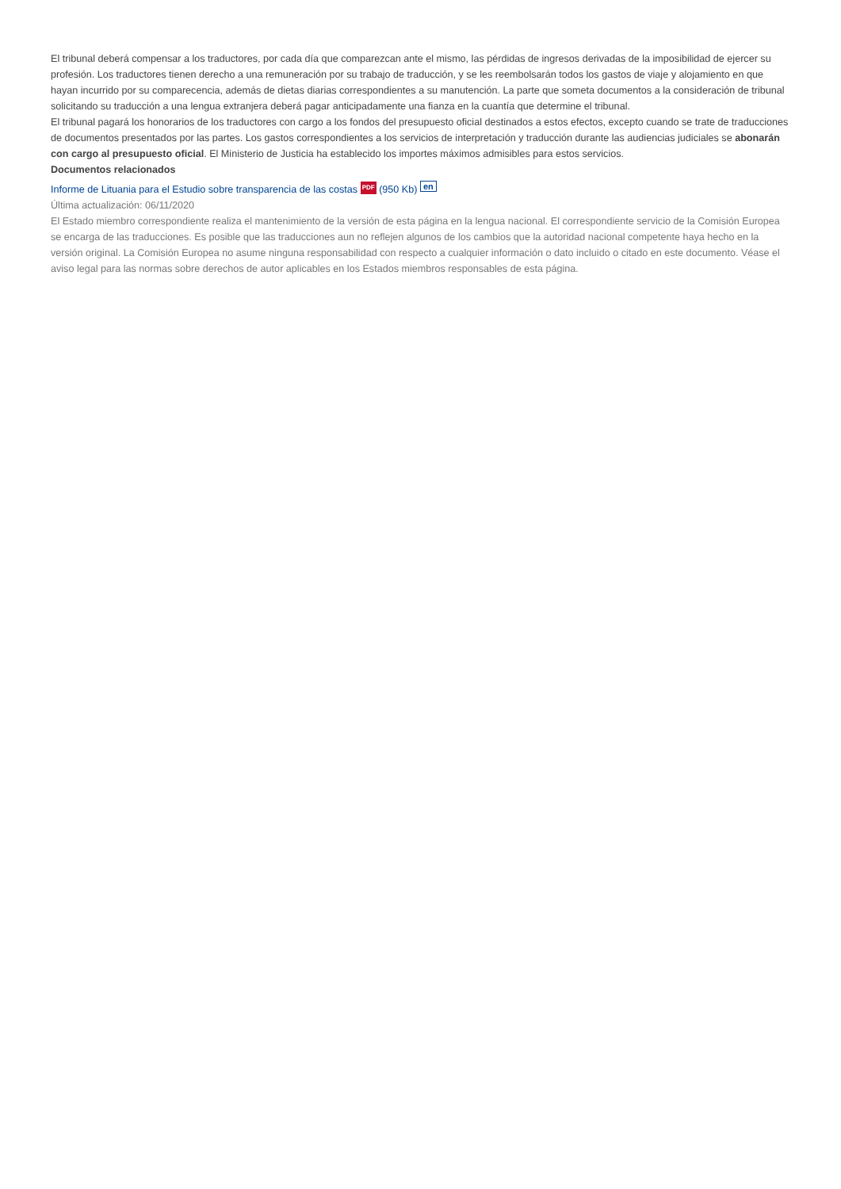El tribunal deberá compensar a los traductores, por cada día que comparezcan ante el mismo, las pérdidas de ingresos derivadas de la imposibilidad de ejercer su profesión. Los traductores tienen derecho a una remuneración por su trabajo de traducción, y se les reembolsarán todos los gastos de viaje y alojamiento en que hayan incurrido por su comparecencia, además de dietas diarias correspondientes a su manutención. La parte que someta documentos a la consideración de tribunal solicitando su traducción a una lengua extranjera deberá pagar anticipadamente una fianza en la cuantía que determine el tribunal.
El tribunal pagará los honorarios de los traductores con cargo a los fondos del presupuesto oficial destinados a estos efectos, excepto cuando se trate de traducciones de documentos presentados por las partes. Los gastos correspondientes a los servicios de interpretación y traducción durante las audiencias judiciales se abonarán con cargo al presupuesto oficial. El Ministerio de Justicia ha establecido los importes máximos admisibles para estos servicios.
Documentos relacionados
Informe de Lituania para el Estudio sobre transparencia de las costas PDF (950 Kb) en
Última actualización: 06/11/2020
El Estado miembro correspondiente realiza el mantenimiento de la versión de esta página en la lengua nacional. El correspondiente servicio de la Comisión Europea se encarga de las traducciones. Es posible que las traducciones aun no reflejen algunos de los cambios que la autoridad nacional competente haya hecho en la versión original. La Comisión Europea no asume ninguna responsabilidad con respecto a cualquier información o dato incluido o citado en este documento. Véase el aviso legal para las normas sobre derechos de autor aplicables en los Estados miembros responsables de esta página.